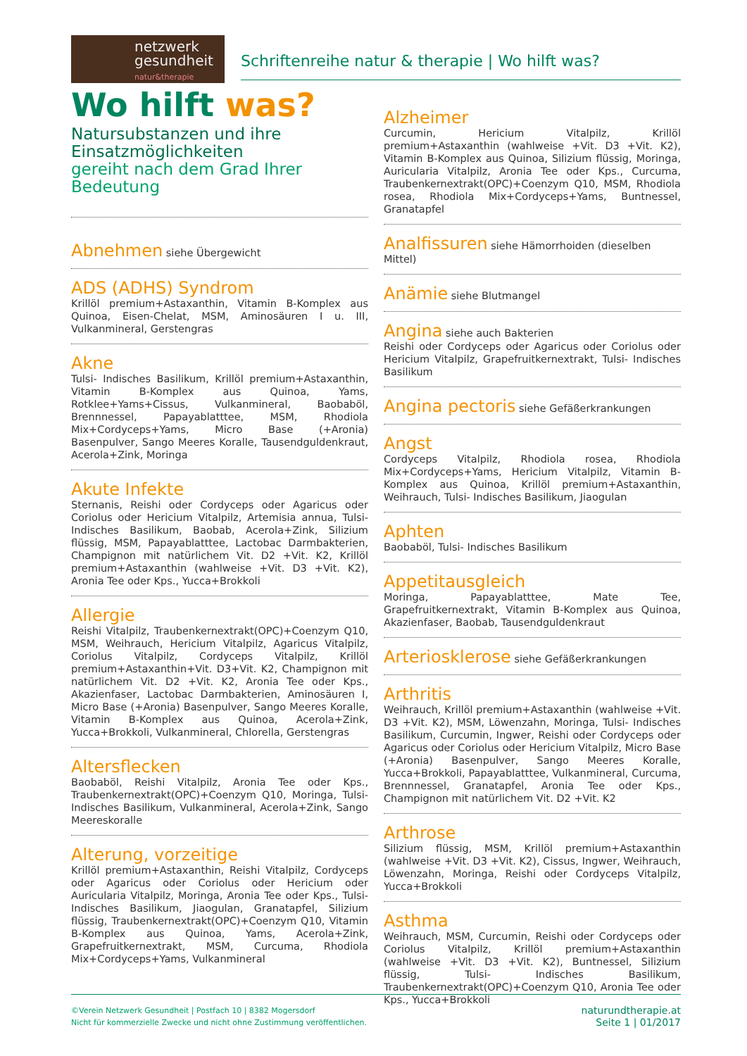netzwerk
gesundheit
natur&therapie
Schriftenreihe natur & therapie | Wo hilft was?
Wo hilft was?
Natursubstanzen und ihre Einsatzmöglichkeiten
gereiht nach dem Grad Ihrer Bedeutung
Abnehmen siehe Übergewicht
ADS (ADHS) Syndrom
Krillöl premium+Astaxanthin, Vitamin B-Komplex aus Quinoa, Eisen-Chelat, MSM, Aminosäuren I u. III, Vulkanmineral, Gerstengras
Akne
Tulsi- Indisches Basilikum, Krillöl premium+Astaxanthin, Vitamin B-Komplex aus Quinoa, Yams, Rotklee+Yams+Cissus, Vulkanmineral, Baobaböl, Brennnessel, Papayablatttee, MSM, Rhodiola Mix+Cordyceps+Yams, Micro Base (+Aronia) Basenpulver, Sango Meeres Koralle, Tausendguldenkraut, Acerola+Zink, Moringa
Akute Infekte
Sternanis, Reishi oder Cordyceps oder Agaricus oder Coriolus oder Hericium Vitalpilz, Artemisia annua, Tulsi- Indisches Basilikum, Baobab, Acerola+Zink, Silizium flüssig, MSM, Papayablatttee, Lactobac Darmbakterien, Champignon mit natürlichem Vit. D2 +Vit. K2, Krillöl premium+Astaxanthin (wahlweise +Vit. D3 +Vit. K2), Aronia Tee oder Kps., Yucca+Brokkoli
Allergie
Reishi Vitalpilz, Traubenkernextrakt(OPC)+Coenzym Q10, MSM, Weihrauch, Hericium Vitalpilz, Agaricus Vitalpilz, Coriolus Vitalpilz, Cordyceps Vitalpilz, Krillöl premium+Astaxanthin+Vit. D3+Vit. K2, Champignon mit natürlichem Vit. D2 +Vit. K2, Aronia Tee oder Kps., Akazienfaser, Lactobac Darmbakterien, Aminosäuren I, Micro Base (+Aronia) Basenpulver, Sango Meeres Koralle, Vitamin B-Komplex aus Quinoa, Acerola+Zink, Yucca+Brokkoli, Vulkanmineral, Chlorella, Gerstengras
Altersflecken
Baobaböl, Reishi Vitalpilz, Aronia Tee oder Kps., Traubenkernextrakt(OPC)+Coenzym Q10, Moringa, Tulsi- Indisches Basilikum, Vulkanmineral, Acerola+Zink, Sango Meereskoralle
Alterung, vorzeitige
Krillöl premium+Astaxanthin, Reishi Vitalpilz, Cordyceps oder Agaricus oder Coriolus oder Hericium oder Auricularia Vitalpilz, Moringa, Aronia Tee oder Kps., Tulsi- Indisches Basilikum, Jiaogulan, Granatapfel, Silizium flüssig, Traubenkernextrakt(OPC)+Coenzym Q10, Vitamin B-Komplex aus Quinoa, Yams, Acerola+Zink, Grapefruitkernextrakt, MSM, Curcuma, Rhodiola Mix+Cordyceps+Yams, Vulkanmineral
Alzheimer
Curcumin, Hericium Vitalpilz, Krillöl premium+Astaxanthin (wahlweise +Vit. D3 +Vit. K2), Vitamin B-Komplex aus Quinoa, Silizium flüssig, Moringa, Auricularia Vitalpilz, Aronia Tee oder Kps., Curcuma, Traubenkernextrakt(OPC)+Coenzym Q10, MSM, Rhodiola rosea, Rhodiola Mix+Cordyceps+Yams, Buntnessel, Granatapfel
Analfissuren siehe Hämorrhoiden (dieselben Mittel)
Anämie siehe Blutmangel
Angina siehe auch Bakterien
Reishi oder Cordyceps oder Agaricus oder Coriolus oder Hericium Vitalpilz, Grapefruitkernextrakt, Tulsi- Indisches Basilikum
Angina pectoris siehe Gefäßerkrankungen
Angst
Cordyceps Vitalpilz, Rhodiola rosea, Rhodiola Mix+Cordyceps+Yams, Hericium Vitalpilz, Vitamin B-Komplex aus Quinoa, Krillöl premium+Astaxanthin, Weihrauch, Tulsi- Indisches Basilikum, Jiaogulan
Aphten
Baobaböl, Tulsi- Indisches Basilikum
Appetitausgleich
Moringa, Papayablatttee, Mate Tee, Grapefruitkernextrakt, Vitamin B-Komplex aus Quinoa, Akazienfaser, Baobab, Tausendguldenkraut
Arteriosklerose siehe Gefäßerkrankungen
Arthritis
Weihrauch, Krillöl premium+Astaxanthin (wahlweise +Vit. D3 +Vit. K2), MSM, Löwenzahn, Moringa, Tulsi- Indisches Basilikum, Curcumin, Ingwer, Reishi oder Cordyceps oder Agaricus oder Coriolus oder Hericium Vitalpilz, Micro Base (+Aronia) Basenpulver, Sango Meeres Koralle, Yucca+Brokkoli, Papayablatttee, Vulkanmineral, Curcuma, Brennnessel, Granatapfel, Aronia Tee oder Kps., Champignon mit natürlichem Vit. D2 +Vit. K2
Arthrose
Silizium flüssig, MSM, Krillöl premium+Astaxanthin (wahlweise +Vit. D3 +Vit. K2), Cissus, Ingwer, Weihrauch, Löwenzahn, Moringa, Reishi oder Cordyceps Vitalpilz, Yucca+Brokkoli
Asthma
Weihrauch, MSM, Curcumin, Reishi oder Cordyceps oder Coriolus Vitalpilz, Krillöl premium+Astaxanthin (wahlweise +Vit. D3 +Vit. K2), Buntnessel, Silizium flüssig, Tulsi- Indisches Basilikum, Traubenkernextrakt(OPC)+Coenzym Q10, Aronia Tee oder Kps., Yucca+Brokkoli
©Verein Netzwerk Gesundheit | Postfach 10 | 8382 Mogersdorf
Nicht für kommerzielle Zwecke und nicht ohne Zustimmung veröffentlichen.
naturundtherapie.at
Seite 1 | 01/2017